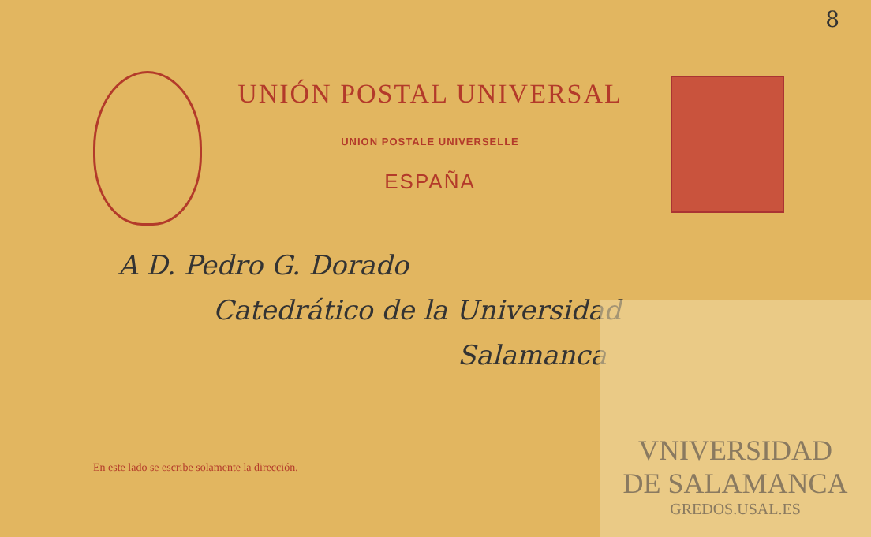8
UNIÓN POSTAL UNIVERSAL
UNION POSTALE UNIVERSELLE
ESPAÑA
A D. Pedro G. Dorado
Catedrático de la Universidad
Salamanca
En este lado se escribe solamente la dirección.
VNIVERSIDAD
DE SALAMANCA
GREDOS.USAL.ES